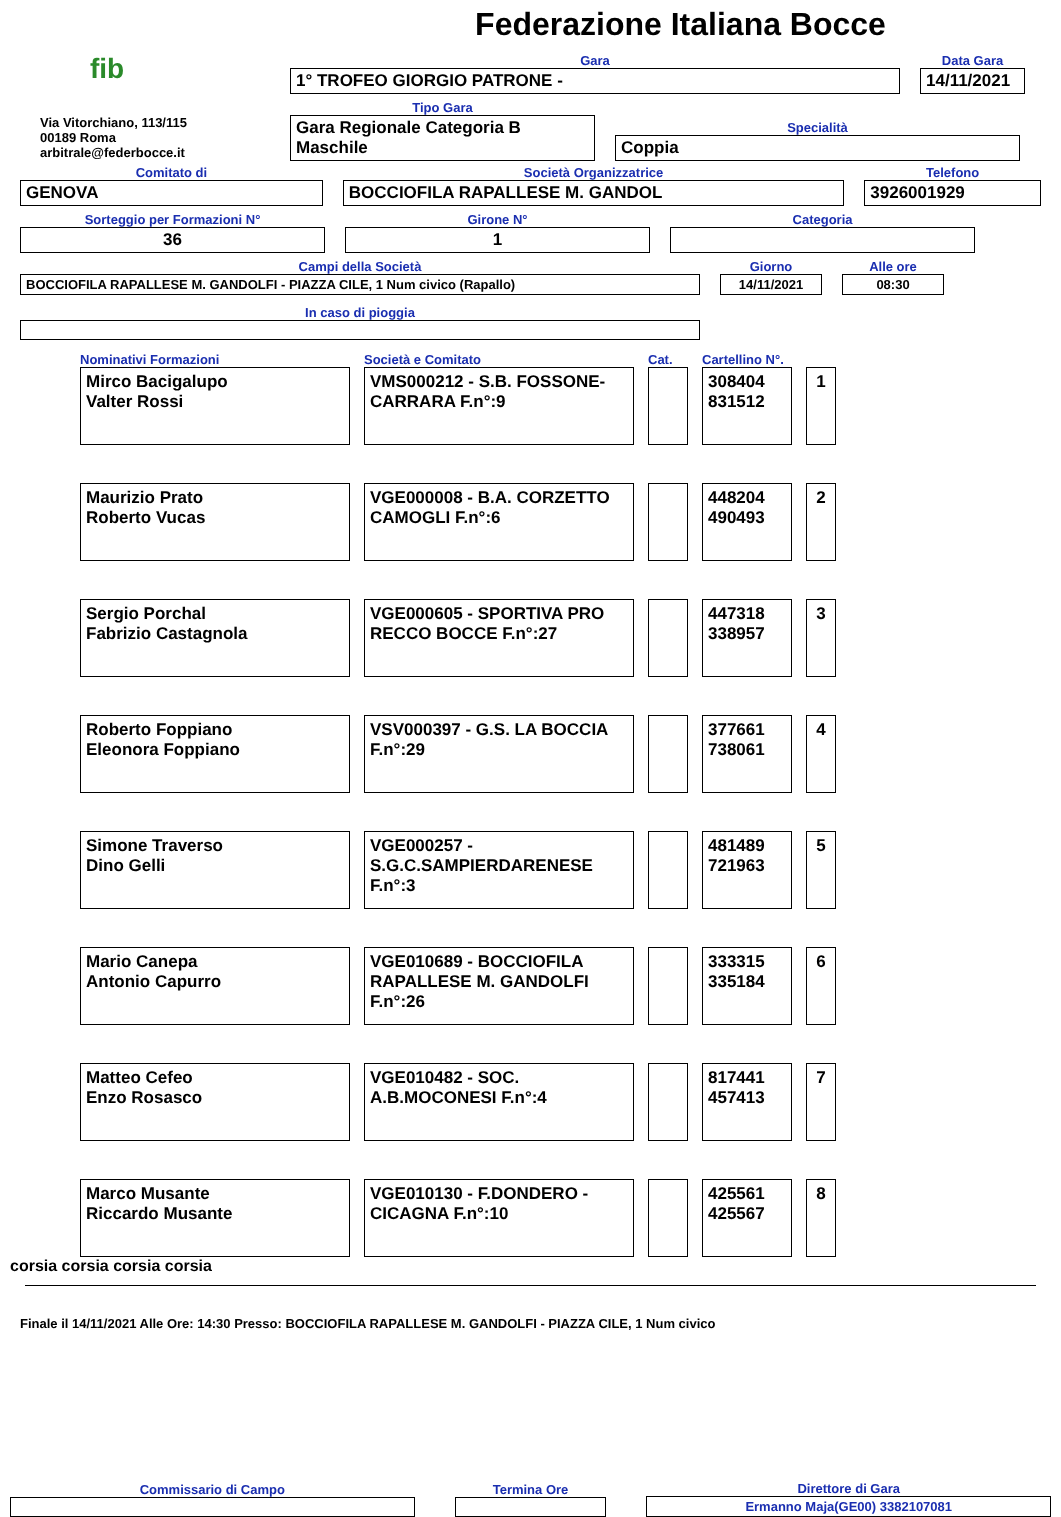Federazione Italiana Bocce
fib
Via Vitorchiano, 113/115
00189 Roma
arbitrale@federbocce.it
Gara
1° TROFEO GIORGIO PATRONE -
Data Gara
14/11/2021
Tipo Gara
Gara Regionale Categoria B Maschile
Specialità
Coppia
Comitato di
GENOVA
Società Organizzatrice
BOCCIOFILA RAPALLESE M. GANDOL
Telefono
3926001929
Sorteggio per Formazioni N°
36
Girone N°
1
Categoria
Campi della Società
BOCCIOFILA RAPALLESE M. GANDOLFI - PIAZZA CILE, 1 Num civico (Rapallo)
Giorno
14/11/2021
Alle ore
08:30
In caso di pioggia
| Nominativi Formazioni | Società e Comitato | Cat. | Cartellino N°. | |
| --- | --- | --- | --- | --- |
| Mirco Bacigalupo Valter Rossi | VMS000212 - S.B. FOSSONE-CARRARA F.n°:9 | | 308404 831512 | 1 |
| Maurizio Prato Roberto Vucas | VGE000008 - B.A. CORZETTO CAMOGLI F.n°:6 | | 448204 490493 | 2 |
| Sergio Porchal Fabrizio Castagnola | VGE000605 - SPORTIVA PRO RECCO BOCCE F.n°:27 | | 447318 338957 | 3 |
| Roberto Foppiano Eleonora Foppiano | VSV000397 - G.S. LA BOCCIA F.n°:29 | | 377661 738061 | 4 |
| Simone Traverso Dino Gelli | VGE000257 - S.G.C.SAMPIERDARENESE F.n°:3 | | 481489 721963 | 5 |
| Mario Canepa Antonio Capurro | VGE010689 - BOCCIOFILA RAPALLESE M. GANDOLFI F.n°:26 | | 333315 335184 | 6 |
| Matteo Cefeo Enzo Rosasco | VGE010482 - SOC. A.B.MOCONESI F.n°:4 | | 817441 457413 | 7 |
| Marco Musante Riccardo Musante | VGE010130 - F.DONDERO - CICAGNA F.n°:10 | | 425561 425567 | 8 |
corsia corsia corsia corsia
Finale il 14/11/2021 Alle Ore: 14:30 Presso: BOCCIOFILA RAPALLESE M. GANDOLFI - PIAZZA CILE, 1 Num civico
Commissario di Campo
Termina Ore
Direttore di Gara
Ermanno Maja(GE00) 3382107081